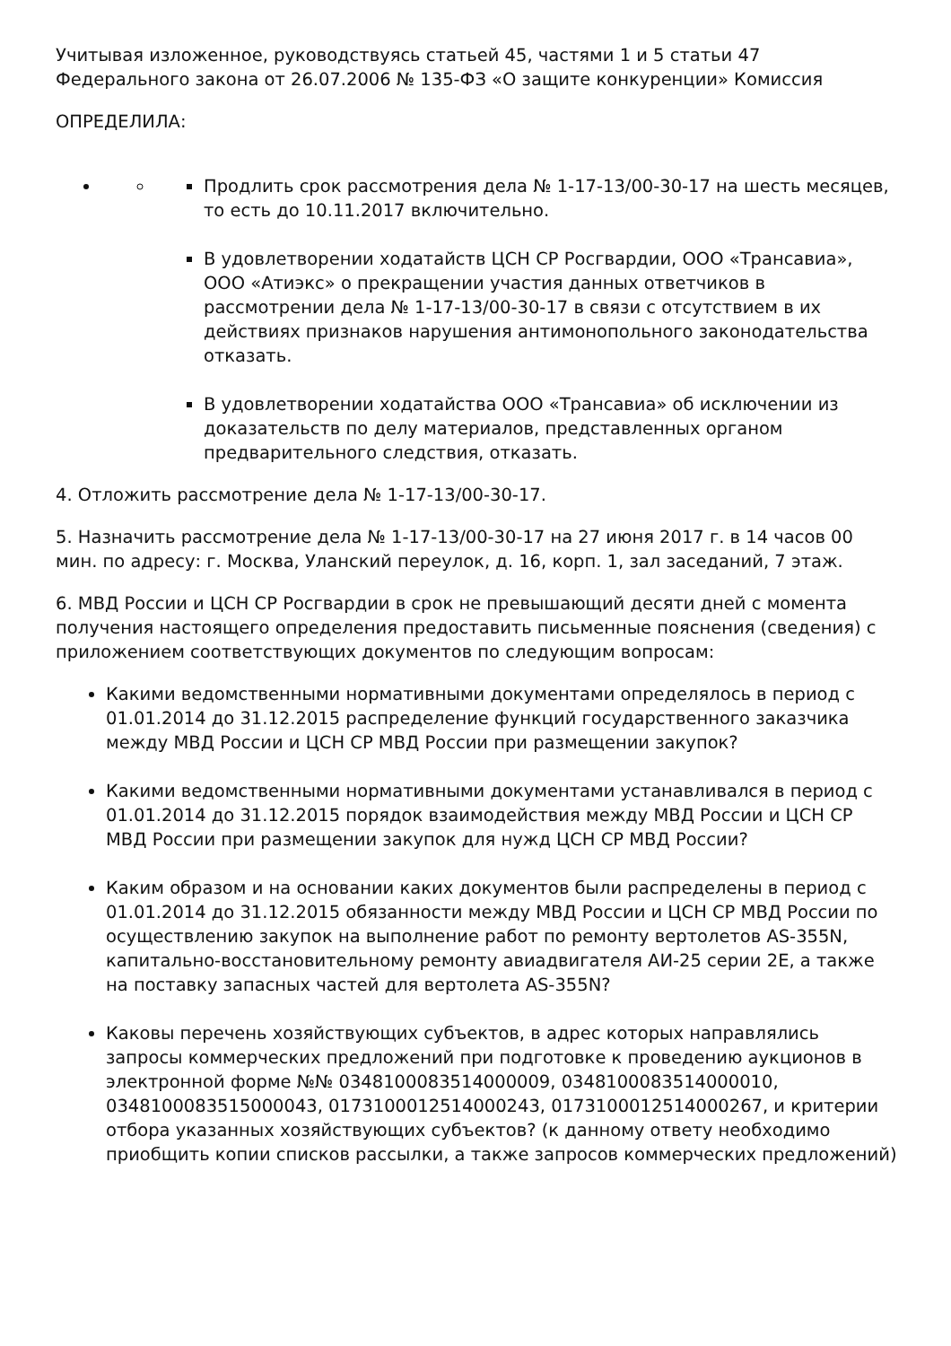Учитывая изложенное, руководствуясь статьей 45, частями 1 и 5 статьи 47 Федерального закона от 26.07.2006 № 135-ФЗ «О защите конкуренции» Комиссия
ОПРЕДЕЛИЛА:
Продлить срок рассмотрения дела № 1-17-13/00-30-17 на шесть месяцев, то есть до 10.11.2017 включительно.
В удовлетворении ходатайств ЦСН СР Росгвардии, ООО «Трансавиа», ООО «Атиэкс» о прекращении участия данных ответчиков в рассмотрении дела № 1-17-13/00-30-17 в связи с отсутствием в их действиях признаков нарушения антимонопольного законодательства отказать.
В удовлетворении ходатайства ООО «Трансавиа» об исключении из доказательств по делу материалов, представленных органом предварительного следствия, отказать.
4. Отложить рассмотрение дела № 1-17-13/00-30-17.
5. Назначить рассмотрение дела № 1-17-13/00-30-17 на 27 июня 2017 г. в 14 часов 00 мин. по адресу: г. Москва, Уланский переулок, д. 16, корп. 1, зал заседаний, 7 этаж.
6. МВД России и ЦСН СР Росгвардии в срок не превышающий десяти дней с момента получения настоящего определения предоставить письменные пояснения (сведения) с приложением соответствующих документов по следующим вопросам:
Какими ведомственными нормативными документами определялось в период с 01.01.2014 до 31.12.2015 распределение функций государственного заказчика между МВД России и ЦСН СР МВД России при размещении закупок?
Какими ведомственными нормативными документами устанавливался в период с 01.01.2014 до 31.12.2015 порядок взаимодействия между МВД России и ЦСН СР МВД России при размещении закупок для нужд ЦСН СР МВД России?
Каким образом и на основании каких документов были распределены в период с 01.01.2014 до 31.12.2015 обязанности между МВД России и ЦСН СР МВД России по осуществлению закупок на выполнение работ по ремонту вертолетов AS-355N, капитально-восстановительному ремонту авиадвигателя АИ-25 серии 2Е, а также на поставку запасных частей для вертолета AS-355N?
Каковы перечень хозяйствующих субъектов, в адрес которых направлялись запросы коммерческих предложений при подготовке к проведению аукционов в электронной форме №№ 0348100083514000009, 0348100083514000010, 0348100083515000043, 0173100012514000243, 0173100012514000267, и критерии отбора указанных хозяйствующих субъектов? (к данному ответу необходимо приобщить копии списков рассылки, а также запросов коммерческих предложений)